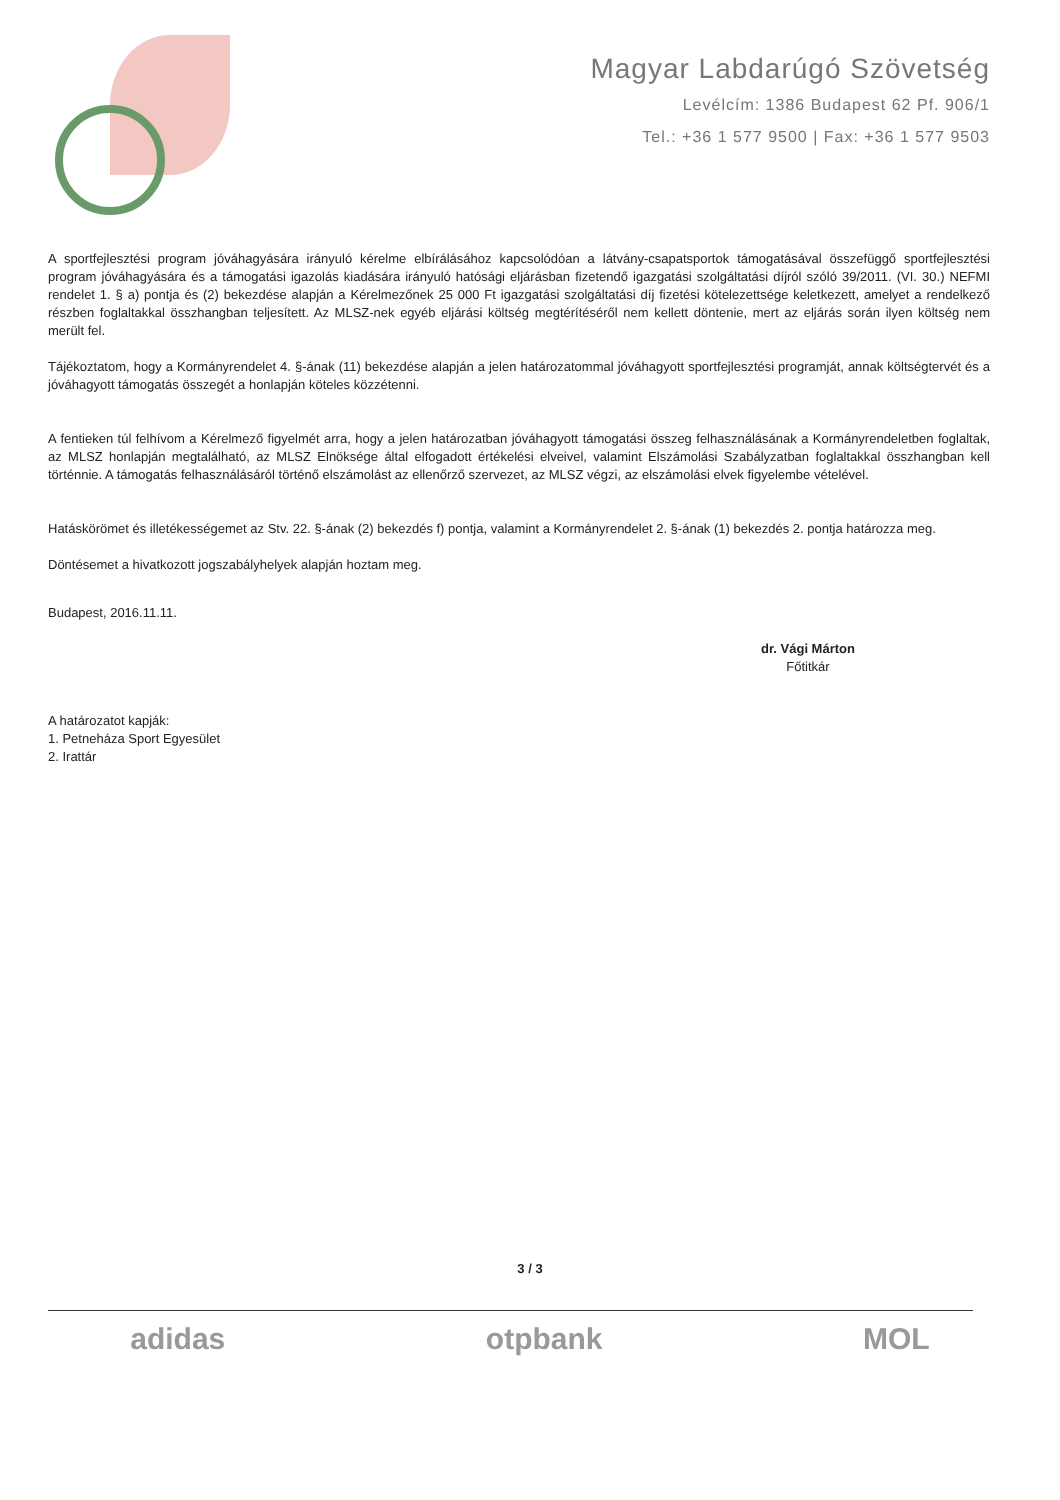Magyar Labdarúgó Szövetség
Levélcím: 1386 Budapest 62 Pf. 906/1
Tel.: +36 1 577 9500 | Fax: +36 1 577 9503
A sportfejlesztési program jóváhagyására irányuló kérelme elbírálásához kapcsolódóan a látvány-csapatsportok támogatásával összefüggő sportfejlesztési program jóváhagyására és a támogatási igazolás kiadására irányuló hatósági eljárásban fizetendő igazgatási szolgáltatási díjról szóló 39/2011. (VI. 30.) NEFMI rendelet 1. § a) pontja és (2) bekezdése alapján a Kérelmezőnek 25 000 Ft igazgatási szolgáltatási díj fizetési kötelezettsége keletkezett, amelyet a rendelkező részben foglaltakkal összhangban teljesített. Az MLSZ-nek egyéb eljárási költség megtérítéséről nem kellett döntenie, mert az eljárás során ilyen költség nem merült fel.
Tájékoztatom, hogy a Kormányrendelet 4. §-ának (11) bekezdése alapján a jelen határozatommal jóváhagyott sportfejlesztési programját, annak költségtervét és a jóváhagyott támogatás összegét a honlapján köteles közzétenni.
A fentieken túl felhívom a Kérelmező figyelmét arra, hogy a jelen határozatban jóváhagyott támogatási összeg felhasználásának a Kormányrendeletben foglaltak, az MLSZ honlapján megtalálható, az MLSZ Elnöksége által elfogadott értékelési elveivel, valamint Elszámolási Szabályzatban foglaltakkal összhangban kell történnie. A támogatás felhasználásáról történő elszámolást az ellenőrző szervezet, az MLSZ végzi, az elszámolási elvek figyelembe vételével.
Hatáskörömet és illetékességemet az Stv. 22. §-ának (2) bekezdés f) pontja, valamint a Kormányrendelet 2. §-ának (1) bekezdés 2. pontja határozza meg.
Döntésemet a hivatkozott jogszabályhelyek alapján hoztam meg.
Budapest, 2016.11.11.
dr. Vági Márton
Főtitkár
A határozatot kapják:
1. Petneháza Sport Egyesület
2. Irattár
3 / 3
adidas otpbank MOL